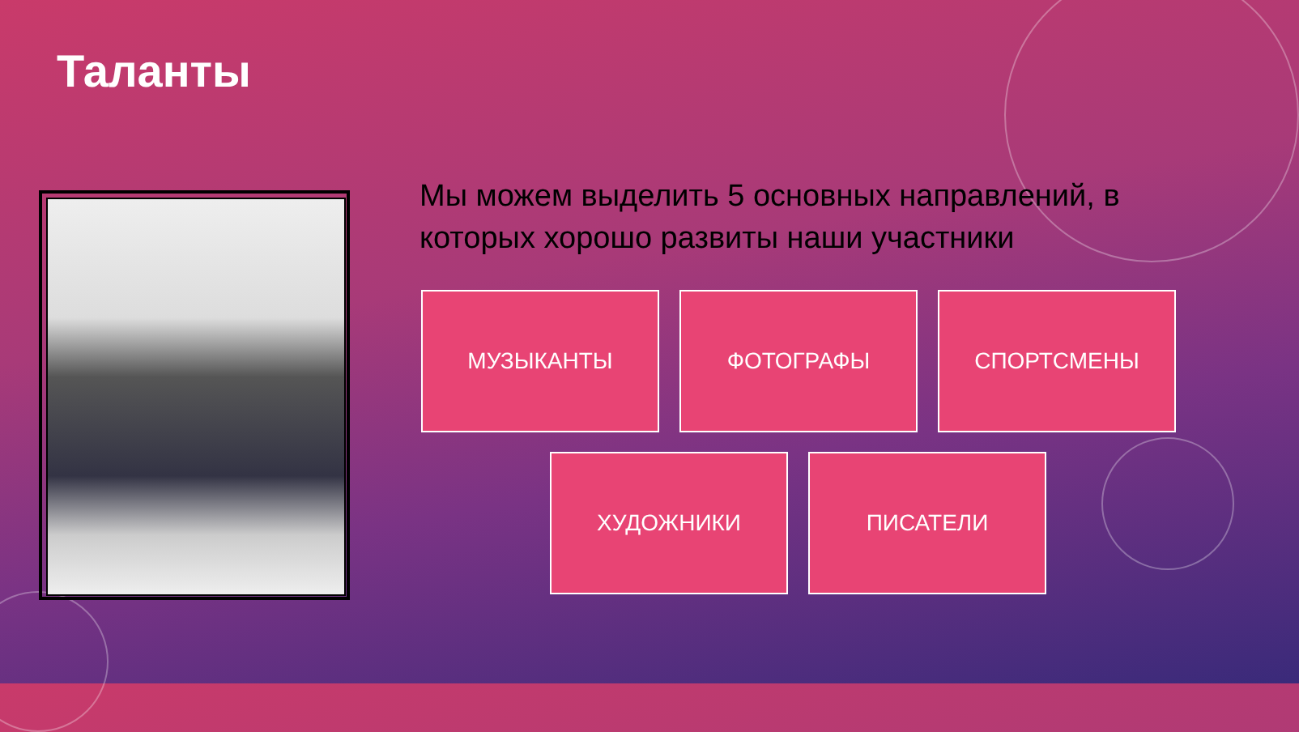Таланты
Мы можем выделить 5 основных направлений, в которых хорошо развиты наши участники
МУЗЫКАНТЫ ФОТОГРАФЫ СПОРТСМЕНЫ
ХУДОЖНИКИ ПИСАТЕЛИ